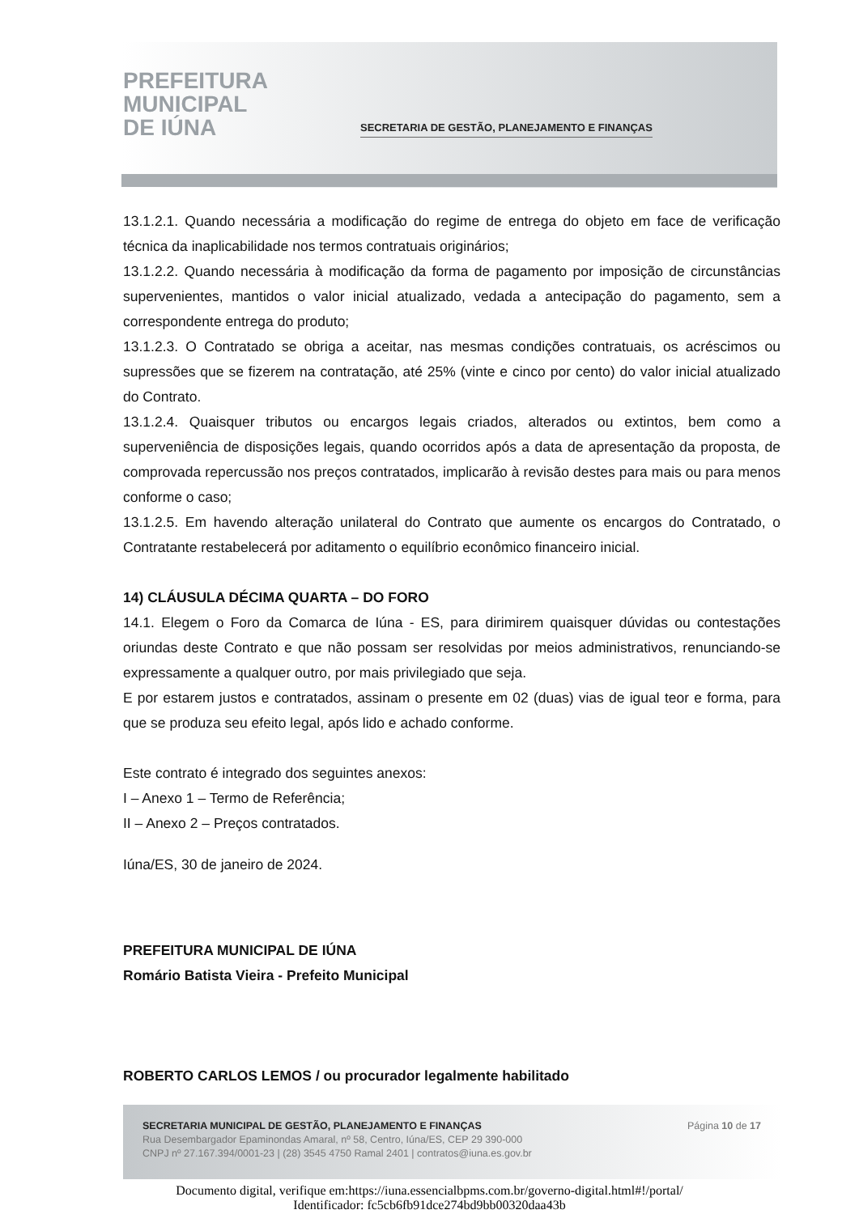PREFEITURA
MUNICIPAL
DE IÚNA
SECRETARIA DE GESTÃO, PLANEJAMENTO E FINANÇAS
13.1.2.1. Quando necessária a modificação do regime de entrega do objeto em face de verificação técnica da inaplicabilidade nos termos contratuais originários;
13.1.2.2. Quando necessária à modificação da forma de pagamento por imposição de circunstâncias supervenientes, mantidos o valor inicial atualizado, vedada a antecipação do pagamento, sem a correspondente entrega do produto;
13.1.2.3. O Contratado se obriga a aceitar, nas mesmas condições contratuais, os acréscimos ou supressões que se fizerem na contratação, até 25% (vinte e cinco por cento) do valor inicial atualizado do Contrato.
13.1.2.4. Quaisquer tributos ou encargos legais criados, alterados ou extintos, bem como a superveniência de disposições legais, quando ocorridos após a data de apresentação da proposta, de comprovada repercussão nos preços contratados, implicarão à revisão destes para mais ou para menos conforme o caso;
13.1.2.5. Em havendo alteração unilateral do Contrato que aumente os encargos do Contratado, o Contratante restabelecerá por aditamento o equilíbrio econômico financeiro inicial.
14) CLÁUSULA DÉCIMA QUARTA – DO FORO
14.1. Elegem o Foro da Comarca de Iúna - ES, para dirimirem quaisquer dúvidas ou contestações oriundas deste Contrato e que não possam ser resolvidas por meios administrativos, renunciando-se expressamente a qualquer outro, por mais privilegiado que seja.
E por estarem justos e contratados, assinam o presente em 02 (duas) vias de igual teor e forma, para que se produza seu efeito legal, após lido e achado conforme.
Este contrato é integrado dos seguintes anexos:
I – Anexo 1 – Termo de Referência;
II – Anexo 2 – Preços contratados.
Iúna/ES, 30 de janeiro de 2024.
PREFEITURA MUNICIPAL DE IÚNA
Romário Batista Vieira - Prefeito Municipal
ROBERTO CARLOS LEMOS / ou procurador legalmente habilitado
SECRETARIA MUNICIPAL DE GESTÃO, PLANEJAMENTO E FINANÇAS Página 10 de 17
Rua Desembargador Epaminondas Amaral, nº 58, Centro, Iúna/ES, CEP 29 390-000
CNPJ nº 27.167.394/0001-23 | (28) 3545 4750 Ramal 2401 | contratos@iuna.es.gov.br
Documento digital, verifique em:https://iuna.essencialbpms.com.br/governo-digital.html#!/portal/
Identificador: fc5cb6fb91dce274bd9bb00320daa43b